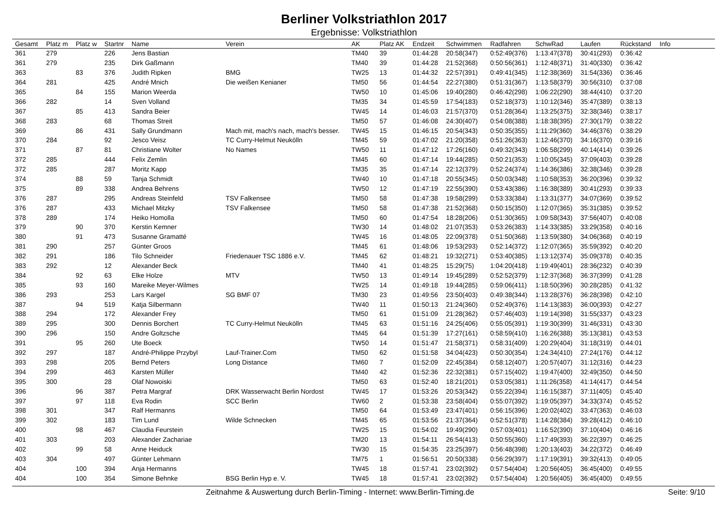Berliner Volkstriathlon 2017
Ergebnisse: Volkstriathlon
| Gesamt | Platz m | Platz w | Startnr | Name | Verein | AK | Platz AK | Endzeit | Schwimmen | Radfahren | SchwRad | Laufen | Rückstand | Info |
| --- | --- | --- | --- | --- | --- | --- | --- | --- | --- | --- | --- | --- | --- | --- |
| 361 | 279 | | 226 | Jens Bastian | | TM40 | 39 | 01:44:28 | 20:58(347) | 0:52:49(376) | 1:13:47(378) | 30:41(293) | 0:36:42 | |
| 361 | 279 | | 235 | Dirk Gaßmann | | TM40 | 39 | 01:44:28 | 21:52(368) | 0:50:56(361) | 1:12:48(371) | 31:40(330) | 0:36:42 | |
| 363 | | 83 | 376 | Judith Ripken | BMG | TW25 | 13 | 01:44:32 | 22:57(391) | 0:49:41(345) | 1:12:38(369) | 31:54(336) | 0:36:46 | |
| 364 | 281 | | 425 | André Mnich | Die weißen Kenianer | TM50 | 56 | 01:44:54 | 22:27(380) | 0:51:31(367) | 1:13:58(379) | 30:56(310) | 0:37:08 | |
| 365 | | 84 | 155 | Marion Weerda | | TW50 | 10 | 01:45:06 | 19:40(280) | 0:46:42(298) | 1:06:22(290) | 38:44(410) | 0:37:20 | |
| 366 | 282 | | 14 | Sven Volland | | TM35 | 34 | 01:45:59 | 17:54(183) | 0:52:18(373) | 1:10:12(346) | 35:47(389) | 0:38:13 | |
| 367 | | 85 | 413 | Sandra Beier | | TW45 | 14 | 01:46:03 | 21:57(370) | 0:51:28(364) | 1:13:25(375) | 32:38(346) | 0:38:17 | |
| 368 | 283 | | 68 | Thomas Streit | | TM50 | 57 | 01:46:08 | 24:30(407) | 0:54:08(388) | 1:18:38(395) | 27:30(179) | 0:38:22 | |
| 369 | | 86 | 431 | Sally Grundmann | Mach mit, mach's nach, mach's besser. | TW45 | 15 | 01:46:15 | 20:54(343) | 0:50:35(355) | 1:11:29(360) | 34:46(376) | 0:38:29 | |
| 370 | 284 | | 92 | Jesco Veisz | TC Curry-Helmut Neukölln | TM45 | 59 | 01:47:02 | 21:20(358) | 0:51:26(363) | 1:12:46(370) | 34:16(370) | 0:39:16 | |
| 371 | | 87 | 81 | Christiane Wolter | No Names | TW50 | 11 | 01:47:12 | 17:26(160) | 0:49:32(343) | 1:06:58(299) | 40:14(414) | 0:39:26 | |
| 372 | 285 | | 444 | Felix Zemlin | | TM45 | 60 | 01:47:14 | 19:44(285) | 0:50:21(353) | 1:10:05(345) | 37:09(403) | 0:39:28 | |
| 372 | 285 | | 287 | Moritz Kapp | | TM35 | 35 | 01:47:14 | 22:12(379) | 0:52:24(374) | 1:14:36(386) | 32:38(346) | 0:39:28 | |
| 374 | | 88 | 59 | Tanja Schmidt | | TW40 | 10 | 01:47:18 | 20:55(345) | 0:50:03(348) | 1:10:58(353) | 36:20(396) | 0:39:32 | |
| 375 | | 89 | 338 | Andrea Behrens | | TW50 | 12 | 01:47:19 | 22:55(390) | 0:53:43(386) | 1:16:38(389) | 30:41(293) | 0:39:33 | |
| 376 | 287 | | 295 | Andreas Steinfeld | TSV Falkensee | TM50 | 58 | 01:47:38 | 19:58(299) | 0:53:33(384) | 1:13:31(377) | 34:07(369) | 0:39:52 | |
| 376 | 287 | | 433 | Michael Mitzky | TSV Falkensee | TM50 | 58 | 01:47:38 | 21:52(368) | 0:50:15(350) | 1:12:07(365) | 35:31(385) | 0:39:52 | |
| 378 | 289 | | 174 | Heiko Homolla | | TM50 | 60 | 01:47:54 | 18:28(206) | 0:51:30(365) | 1:09:58(343) | 37:56(407) | 0:40:08 | |
| 379 | | 90 | 370 | Kerstin Kemner | | TW30 | 14 | 01:48:02 | 21:07(353) | 0:53:26(383) | 1:14:33(385) | 33:29(358) | 0:40:16 | |
| 380 | | 91 | 473 | Susanne Gramatté | | TW45 | 16 | 01:48:05 | 22:09(378) | 0:51:50(368) | 1:13:59(380) | 34:06(368) | 0:40:19 | |
| 381 | 290 | | 257 | Günter Groos | | TM45 | 61 | 01:48:06 | 19:53(293) | 0:52:14(372) | 1:12:07(365) | 35:59(392) | 0:40:20 | |
| 382 | 291 | | 186 | Tilo Schneider | Friedenauer TSC 1886 e.V. | TM45 | 62 | 01:48:21 | 19:32(271) | 0:53:40(385) | 1:13:12(374) | 35:09(378) | 0:40:35 | |
| 383 | 292 | | 12 | Alexander Beck | | TM40 | 41 | 01:48:25 | 15:29(75) | 1:04:20(418) | 1:19:49(401) | 28:36(232) | 0:40:39 | |
| 384 | | 92 | 63 | Elke Holze | MTV | TW50 | 13 | 01:49:14 | 19:45(289) | 0:52:52(379) | 1:12:37(368) | 36:37(399) | 0:41:28 | |
| 385 | | 93 | 160 | Mareike Meyer-Wilmes | | TW25 | 14 | 01:49:18 | 19:44(285) | 0:59:06(411) | 1:18:50(396) | 30:28(285) | 0:41:32 | |
| 386 | 293 | | 253 | Lars Kargel | SG BMF 07 | TM30 | 23 | 01:49:56 | 23:50(403) | 0:49:38(344) | 1:13:28(376) | 36:28(398) | 0:42:10 | |
| 387 | | 94 | 519 | Katja Silbermann | | TW40 | 11 | 01:50:13 | 21:24(360) | 0:52:49(376) | 1:14:13(383) | 36:00(393) | 0:42:27 | |
| 388 | 294 | | 172 | Alexander Frey | | TM50 | 61 | 01:51:09 | 21:28(362) | 0:57:46(403) | 1:19:14(398) | 31:55(337) | 0:43:23 | |
| 389 | 295 | | 300 | Dennis Borchert | TC Curry-Helmut Neukölln | TM45 | 63 | 01:51:16 | 24:25(406) | 0:55:05(391) | 1:19:30(399) | 31:46(331) | 0:43:30 | |
| 390 | 296 | | 150 | Andre Goltzsche | | TM45 | 64 | 01:51:39 | 17:27(161) | 0:58:59(410) | 1:16:26(388) | 35:13(381) | 0:43:53 | |
| 391 | | 95 | 260 | Ute Boeck | | TW50 | 14 | 01:51:47 | 21:58(371) | 0:58:31(409) | 1:20:29(404) | 31:18(319) | 0:44:01 | |
| 392 | 297 | | 187 | André-Philippe Przybyl | Lauf-Trainer.Com | TM50 | 62 | 01:51:58 | 34:04(423) | 0:50:30(354) | 1:24:34(410) | 27:24(176) | 0:44:12 | |
| 393 | 298 | | 205 | Bernd Peters | Long Distance | TM60 | 7 | 01:52:09 | 22:45(384) | 0:58:12(407) | 1:20:57(407) | 31:12(316) | 0:44:23 | |
| 394 | 299 | | 463 | Karsten Müller | | TM40 | 42 | 01:52:36 | 22:32(381) | 0:57:15(402) | 1:19:47(400) | 32:49(350) | 0:44:50 | |
| 395 | 300 | | 28 | Olaf Nowoiski | | TM50 | 63 | 01:52:40 | 18:21(201) | 0:53:05(381) | 1:11:26(358) | 41:14(417) | 0:44:54 | |
| 396 | | 96 | 387 | Petra Margraf | DRK Wasserwacht Berlin Nordost | TW45 | 17 | 01:53:26 | 20:53(342) | 0:55:22(394) | 1:16:15(387) | 37:11(405) | 0:45:40 | |
| 397 | | 97 | 118 | Eva Rodin | SCC Berlin | TW60 | 2 | 01:53:38 | 23:58(404) | 0:55:07(392) | 1:19:05(397) | 34:33(374) | 0:45:52 | |
| 398 | 301 | | 347 | Ralf Hermanns | | TM50 | 64 | 01:53:49 | 23:47(401) | 0:56:15(396) | 1:20:02(402) | 33:47(363) | 0:46:03 | |
| 399 | 302 | | 183 | Tim Lund | Wilde Schnecken | TM45 | 65 | 01:53:56 | 21:37(364) | 0:52:51(378) | 1:14:28(384) | 39:28(412) | 0:46:10 | |
| 400 | | 98 | 467 | Claudia Feurstein | | TW25 | 15 | 01:54:02 | 19:49(290) | 0:57:03(401) | 1:16:52(390) | 37:10(404) | 0:46:16 | |
| 401 | 303 | | 203 | Alexander Zachariae | | TM20 | 13 | 01:54:11 | 26:54(413) | 0:50:55(360) | 1:17:49(393) | 36:22(397) | 0:46:25 | |
| 402 | | 99 | 58 | Anne Heiduck | | TW30 | 15 | 01:54:35 | 23:25(397) | 0:56:48(398) | 1:20:13(403) | 34:22(372) | 0:46:49 | |
| 403 | 304 | | 497 | Günter Lehmann | | TM75 | 1 | 01:56:51 | 20:50(338) | 0:56:29(397) | 1:17:19(391) | 39:32(413) | 0:49:05 | |
| 404 | | 100 | 394 | Anja Hermanns | | TW45 | 18 | 01:57:41 | 23:02(392) | 0:57:54(404) | 1:20:56(405) | 36:45(400) | 0:49:55 | |
| 404 | | 100 | 354 | Simone Behnke | BSG Berlin Hyp e. V. | TW45 | 18 | 01:57:41 | 23:02(392) | 0:57:54(404) | 1:20:56(405) | 36:45(400) | 0:49:55 | |
Zeitnahme & Auswertung durch Berlin-Timing - Internet: www.Berlin-Timing.de Seite: 9/10